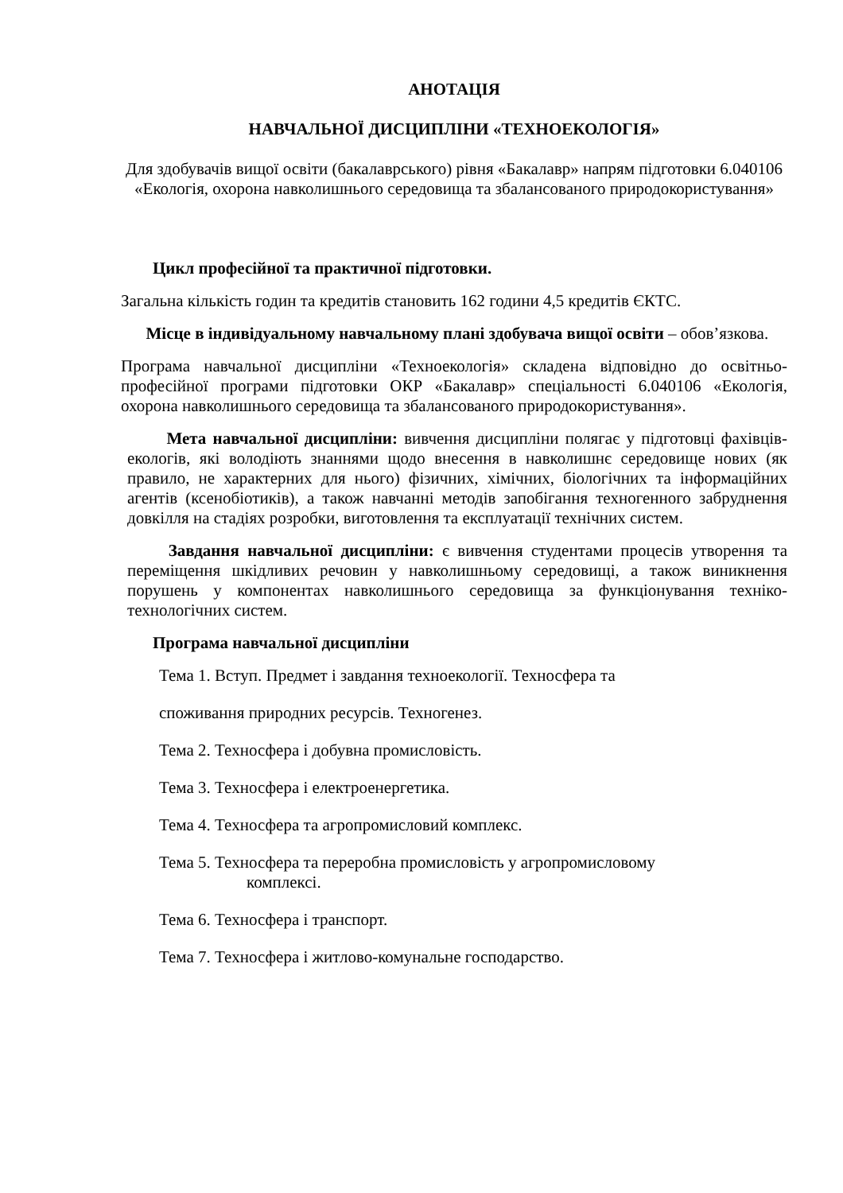АНОТАЦІЯ
НАВЧАЛЬНОЇ ДИСЦИПЛІНИ «ТЕХНОЕКОЛОГІЯ»
Для здобувачів вищої освіти (бакалаврського) рівня «Бакалавр» напрям підготовки 6.040106 «Екологія, охорона навколишнього середовища та збалансованого природокористування»
Цикл професійної та практичної підготовки.
Загальна кількість годин та кредитів становить 162 години 4,5 кредитів ЄКТС.
Місце в індивідуальному навчальному плані здобувача вищої освіти – обов’язкова.
Програма навчальної дисципліни «Техноекологія» складена відповідно до освітньо-професійної програми підготовки ОКР «Бакалавр» спеціальності 6.040106 «Екологія, охорона навколишнього середовища та збалансованого природокористування».
Мета навчальної дисципліни: вивчення дисципліни полягає у підготовці фахівців-екологів, які володіють знаннями щодо внесення в навколишнє середовище нових (як правило, не характерних для нього) фізичних, хімічних, біологічних та інформаційних агентів (ксенобіотиків), а також навчанні методів запобігання техногенного забруднення довкілля на стадіях розробки, виготовлення та експлуатації технічних систем.
Завдання навчальної дисципліни: є вивчення студентами процесів утворення та переміщення шкідливих речовин у навколишньому середовищі, а також виникнення порушень у компонентах навколишнього середовища за функціонування техніко-технологічних систем.
Програма навчальної дисципліни
Тема 1. Вступ. Предмет і завдання техноекології. Техносфера та
споживання природних ресурсів. Техногенез.
Тема 2. Техносфера і добувна промисловість.
Тема 3. Техносфера і електроенергетика.
Тема 4. Техносфера та агропромисловий комплекс.
Тема 5. Техносфера та переробна промисловість у агропромисловому
комплексі.
Тема 6. Техносфера і транспорт.
Тема 7. Техносфера і житлово-комунальне господарство.